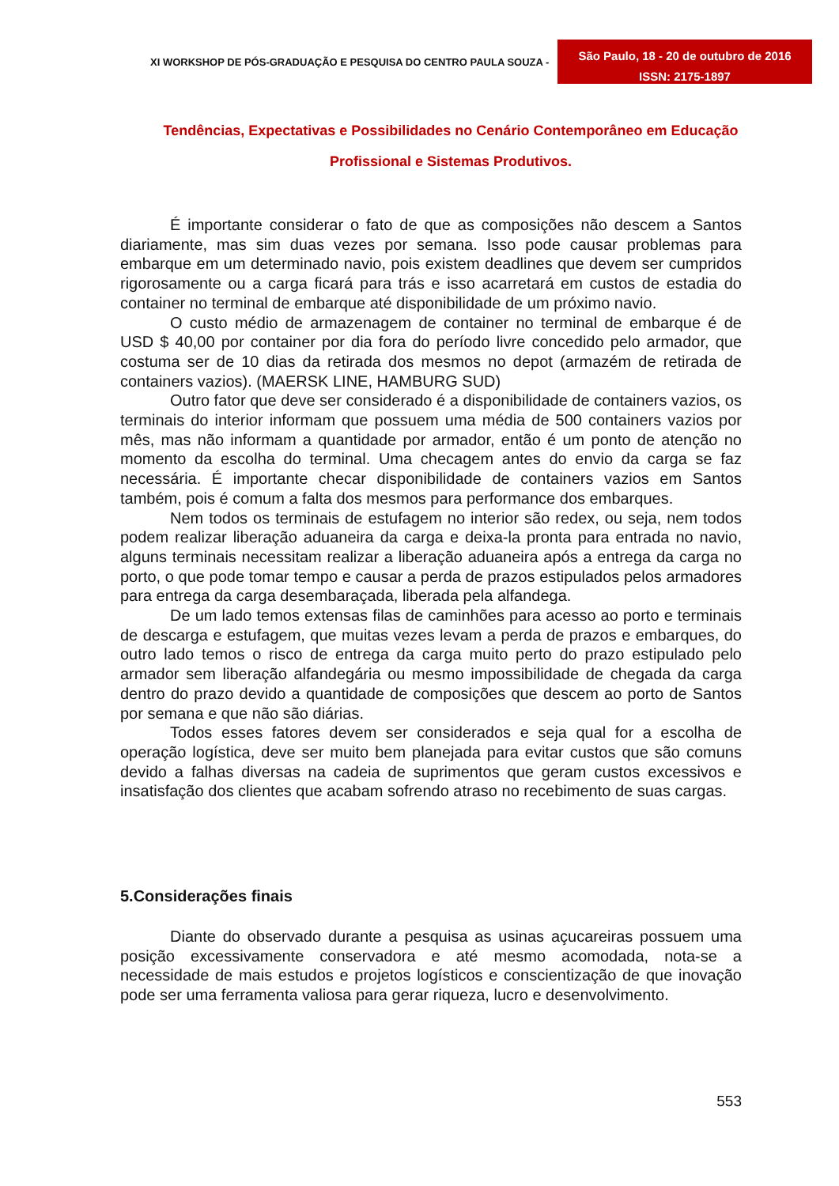XI WORKSHOP DE PÓS-GRADUAÇÃO E PESQUISA DO CENTRO PAULA SOUZA -
São Paulo, 18 - 20 de outubro de 2016
ISSN: 2175-1897
Tendências, Expectativas e Possibilidades no Cenário Contemporâneo em Educação Profissional e Sistemas Produtivos.
É importante considerar o fato de que as composições não descem a Santos diariamente, mas sim duas vezes por semana. Isso pode causar problemas para embarque em um determinado navio, pois existem deadlines que devem ser cumpridos rigorosamente ou a carga ficará para trás e isso acarretará em custos de estadia do container no terminal de embarque até disponibilidade de um próximo navio.
O custo médio de armazenagem de container no terminal de embarque é de USD $ 40,00 por container por dia fora do período livre concedido pelo armador, que costuma ser de 10 dias da retirada dos mesmos no depot (armazém de retirada de containers vazios). (MAERSK LINE, HAMBURG SUD)
Outro fator que deve ser considerado é a disponibilidade de containers vazios, os terminais do interior informam que possuem uma média de 500 containers vazios por mês, mas não informam a quantidade por armador, então é um ponto de atenção no momento da escolha do terminal. Uma checagem antes do envio da carga se faz necessária. É importante checar disponibilidade de containers vazios em Santos também, pois é comum a falta dos mesmos para performance dos embarques.
Nem todos os terminais de estufagem no interior são redex, ou seja, nem todos podem realizar liberação aduaneira da carga e deixa-la pronta para entrada no navio, alguns terminais necessitam realizar a liberação aduaneira após a entrega da carga no porto, o que pode tomar tempo e causar a perda de prazos estipulados pelos armadores para entrega da carga desembaraçada, liberada pela alfandega.
De um lado temos extensas filas de caminhões para acesso ao porto e terminais de descarga e estufagem, que muitas vezes levam a perda de prazos e embarques, do outro lado temos o risco de entrega da carga muito perto do prazo estipulado pelo armador sem liberação alfandegária ou mesmo impossibilidade de chegada da carga dentro do prazo devido a quantidade de composições que descem ao porto de Santos por semana e que não são diárias.
Todos esses fatores devem ser considerados e seja qual for a escolha de operação logística, deve ser muito bem planejada para evitar custos que são comuns devido a falhas diversas na cadeia de suprimentos que geram custos excessivos e insatisfação dos clientes que acabam sofrendo atraso no recebimento de suas cargas.
5.Considerações finais
Diante do observado durante a pesquisa as usinas açucareiras possuem uma posição excessivamente conservadora e até mesmo acomodada, nota-se a necessidade de mais estudos e projetos logísticos e conscientização de que inovação pode ser uma ferramenta valiosa para gerar riqueza, lucro e desenvolvimento.
553